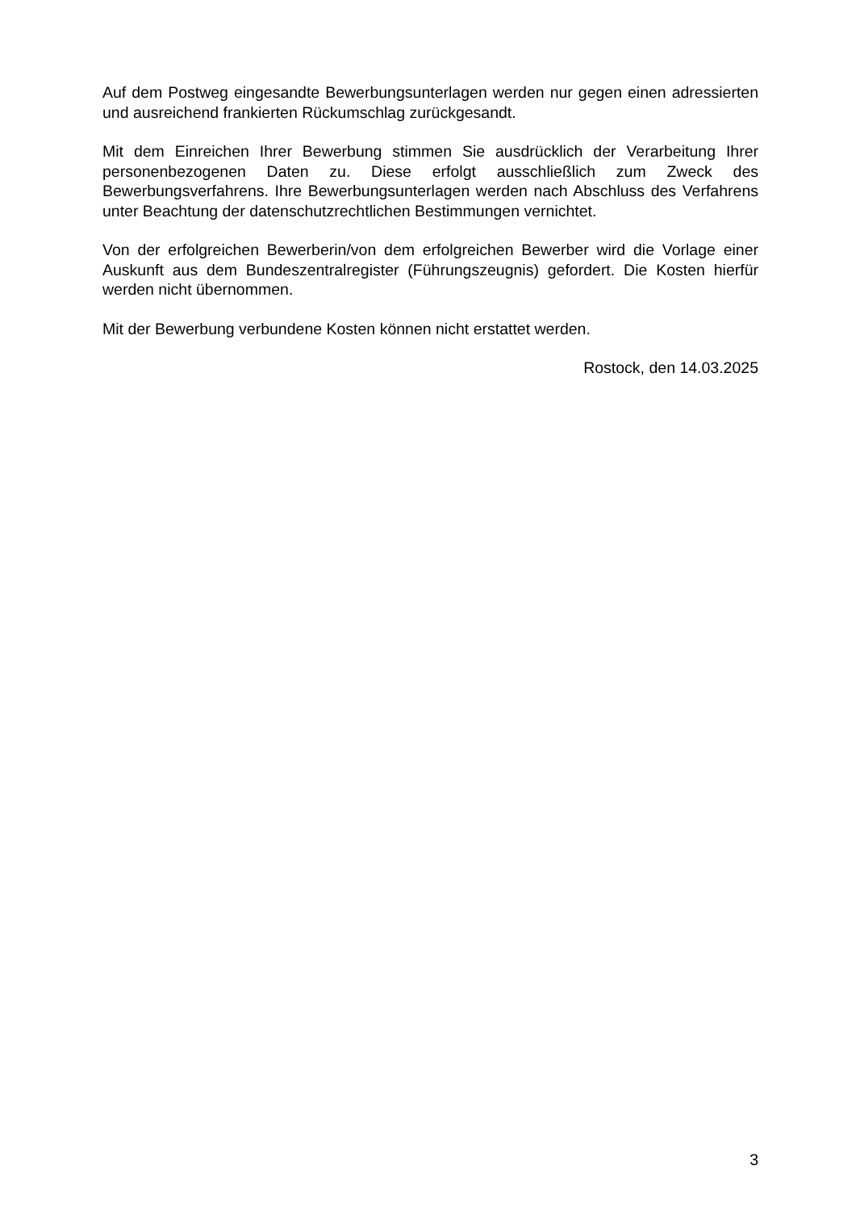Auf dem Postweg eingesandte Bewerbungsunterlagen werden nur gegen einen adressierten und ausreichend frankierten Rückumschlag zurückgesandt.
Mit dem Einreichen Ihrer Bewerbung stimmen Sie ausdrücklich der Verarbeitung Ihrer personenbezogenen Daten zu. Diese erfolgt ausschließlich zum Zweck des Bewerbungsverfahrens. Ihre Bewerbungsunterlagen werden nach Abschluss des Verfahrens unter Beachtung der datenschutzrechtlichen Bestimmungen vernichtet.
Von der erfolgreichen Bewerberin/von dem erfolgreichen Bewerber wird die Vorlage einer Auskunft aus dem Bundeszentralregister (Führungszeugnis) gefordert. Die Kosten hierfür werden nicht übernommen.
Mit der Bewerbung verbundene Kosten können nicht erstattet werden.
Rostock, den 14.03.2025
3